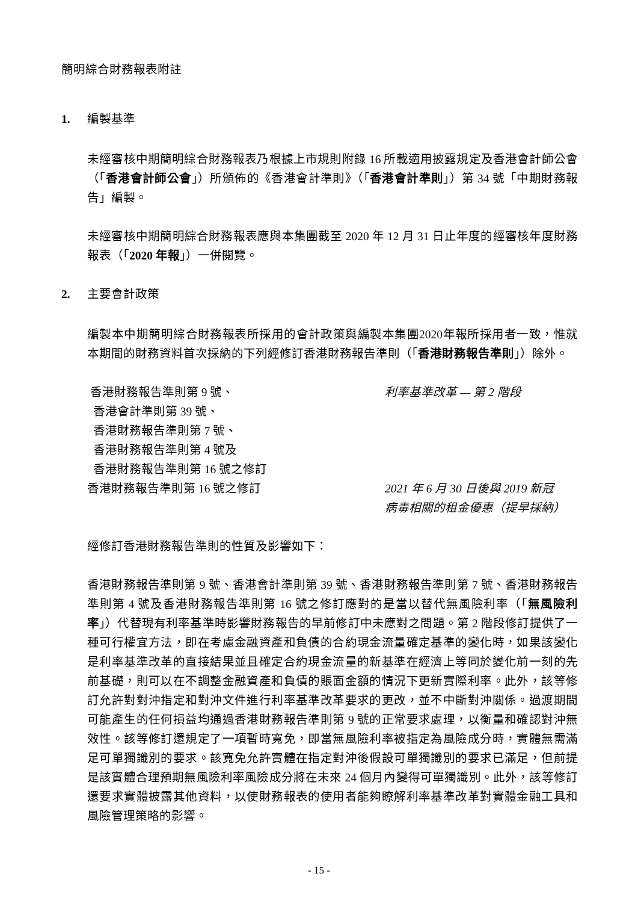簡明綜合財務報表附註
1. 編製基準
未經審核中期簡明綜合財務報表乃根據上市規則附錄 16 所載適用披露規定及香港會計師公會（「香港會計師公會」）所頒佈的《香港會計準則》（「香港會計準則」）第 34 號「中期財務報告」編製。
未經審核中期簡明綜合財務報表應與本集團截至 2020 年 12 月 31 日止年度的經審核年度財務報表（「2020 年報」）一併閱覽。
2. 主要會計政策
編製本中期簡明綜合財務報表所採用的會計政策與編製本集團2020年報所採用者一致，惟就本期間的財務資料首次採納的下列經修訂香港財務報告準則（「香港財務報告準則」）除外。
香港財務報告準則第 9 號、
香港會計準則第 39 號、
香港財務報告準則第 7 號、
香港財務報告準則第 4 號及
香港財務報告準則第 16 號之修訂
利率基準改革 — 第 2 階段
香港財務報告準則第 16 號之修訂 2021 年 6 月 30 日後與 2019 新冠病毒相關的租金優惠（提早採納）
經修訂香港財務報告準則的性質及影響如下：
香港財務報告準則第 9 號、香港會計準則第 39 號、香港財務報告準則第 7 號、香港財務報告準則第 4 號及香港財務報告準則第 16 號之修訂應對的是當以替代無風險利率（「無風險利率」）代替現有利率基準時影響財務報告的早前修訂中未應對之問題。第 2 階段修訂提供了一種可行權宜方法，即在考慮金融資產和負債的合約現金流量確定基準的變化時，如果該變化是利率基準改革的直接結果並且確定合約現金流量的新基準在經濟上等同於變化前一刻的先前基礎，則可以在不調整金融資產和負債的賬面金額的情況下更新實際利率。此外，該等修訂允許對對沖指定和對沖文件進行利率基準改革要求的更改，並不中斷對沖關係。過渡期間可能產生的任何損益均通過香港財務報告準則第 9 號的正常要求處理，以衡量和確認對沖無效性。該等修訂還規定了一項暫時寬免，即當無風險利率被指定為風險成分時，實體無需滿足可單獨識別的要求。該寬免允許實體在指定對沖後假設可單獨識別的要求已滿足，但前提是該實體合理預期無風險利率風險成分將在未來 24 個月內變得可單獨識別。此外，該等修訂還要求實體披露其他資料，以使財務報表的使用者能夠瞭解利率基準改革對實體金融工具和風險管理策略的影響。
- 15 -